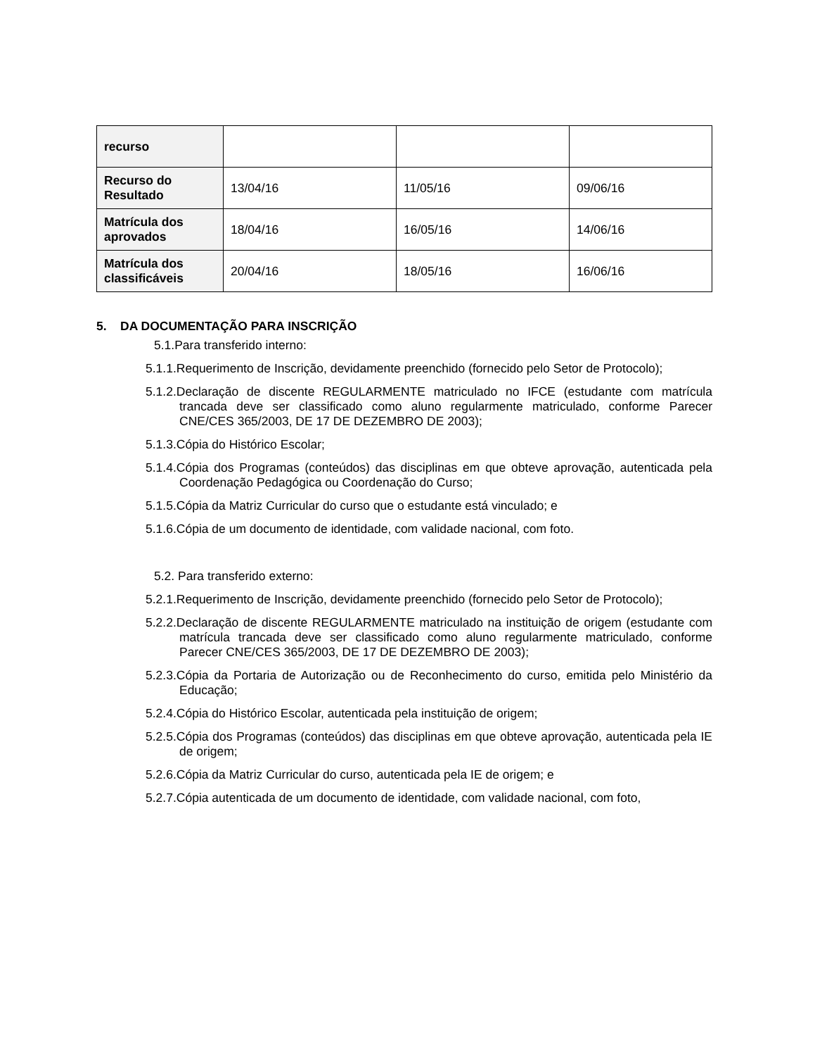| recurso | | | |
| Recurso do Resultado | 13/04/16 | 11/05/16 | 09/06/16 |
| Matrícula dos aprovados | 18/04/16 | 16/05/16 | 14/06/16 |
| Matrícula dos classificáveis | 20/04/16 | 18/05/16 | 16/06/16 |
5. DA DOCUMENTAÇÃO PARA INSCRIÇÃO
5.1.Para transferido interno:
5.1.1.Requerimento de Inscrição, devidamente preenchido (fornecido pelo Setor de Protocolo);
5.1.2.Declaração de discente REGULARMENTE matriculado no IFCE (estudante com matrícula trancada deve ser classificado como aluno regularmente matriculado, conforme Parecer CNE/CES 365/2003, DE 17 DE DEZEMBRO DE 2003);
5.1.3.Cópia do Histórico Escolar;
5.1.4.Cópia dos Programas (conteúdos) das disciplinas em que obteve aprovação, autenticada pela Coordenação Pedagógica ou Coordenação do Curso;
5.1.5.Cópia da Matriz Curricular do curso que o estudante está vinculado; e
5.1.6.Cópia de um documento de identidade, com validade nacional, com foto.
5.2. Para transferido externo:
5.2.1.Requerimento de Inscrição, devidamente preenchido (fornecido pelo Setor de Protocolo);
5.2.2.Declaração de discente REGULARMENTE matriculado na instituição de origem (estudante com matrícula trancada deve ser classificado como aluno regularmente matriculado, conforme Parecer CNE/CES 365/2003, DE 17 DE DEZEMBRO DE 2003);
5.2.3.Cópia da Portaria de Autorização ou de Reconhecimento do curso, emitida pelo Ministério da Educação;
5.2.4.Cópia do Histórico Escolar, autenticada pela instituição de origem;
5.2.5.Cópia dos Programas (conteúdos) das disciplinas em que obteve aprovação, autenticada pela IE de origem;
5.2.6.Cópia da Matriz Curricular do curso, autenticada pela IE de origem; e
5.2.7.Cópia autenticada de um documento de identidade, com validade nacional, com foto,